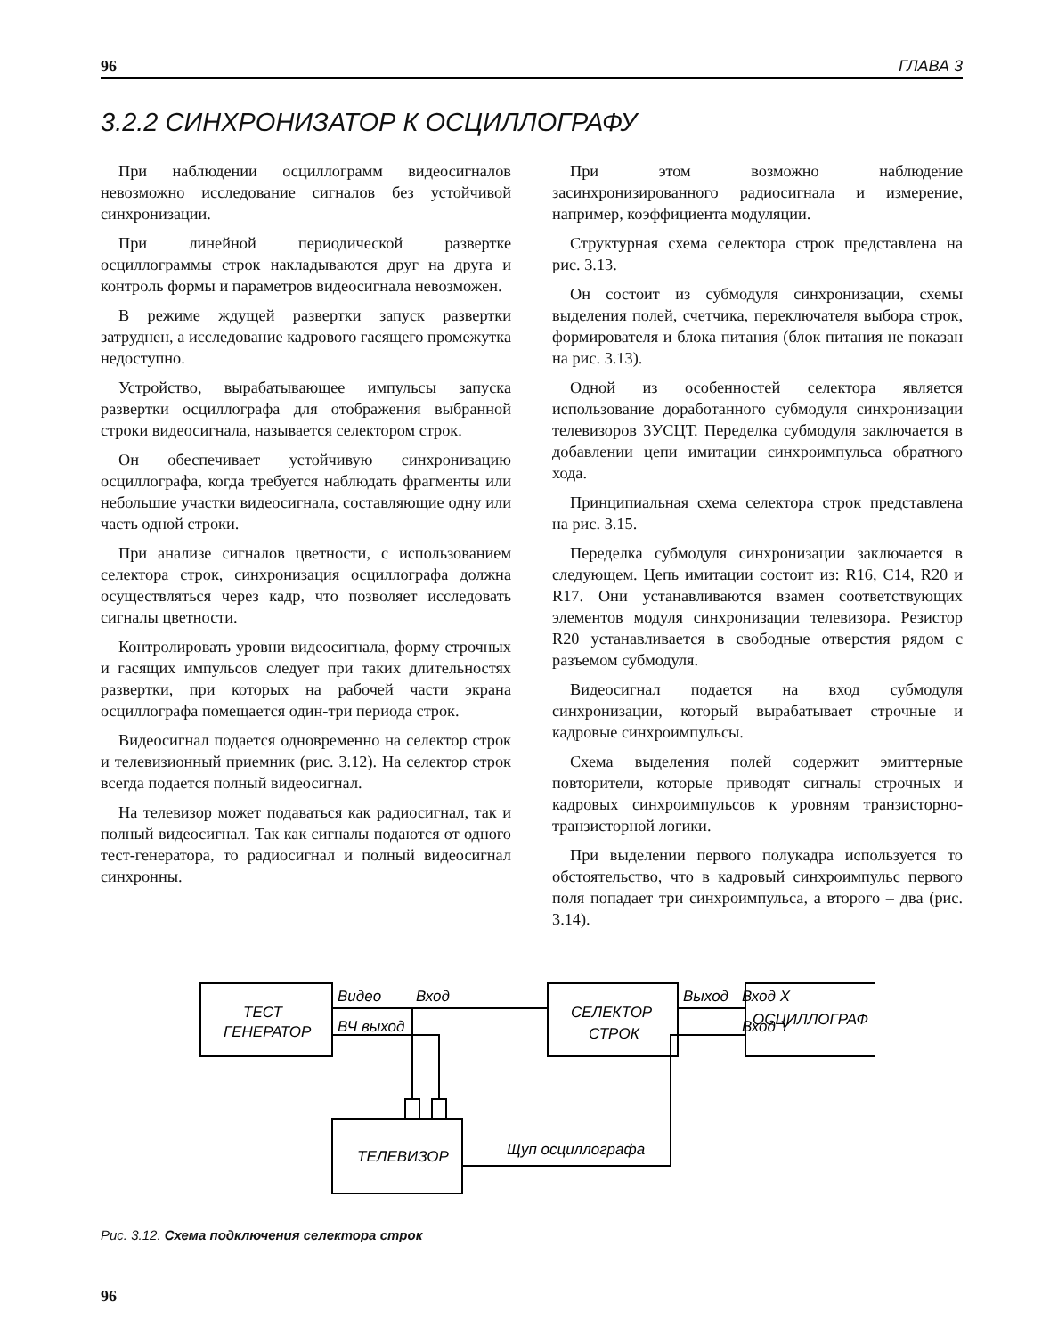96 ГЛАВА 3
3.2.2 СИНХРОНИЗАТОР К ОСЦИЛЛОГРАФУ
При наблюдении осциллограмм видеосигналов невозможно исследование сигналов без устойчивой синхронизации.
При линейной периодической развертке осциллограммы строк накладываются друг на друга и контроль формы и параметров видеосигнала невозможен.
В режиме ждущей развертки запуск развертки затруднен, а исследование кадрового гасящего промежутка недоступно.
Устройство, вырабатывающее импульсы запуска развертки осциллографа для отображения выбранной строки видеосигнала, называется селектором строк.
Он обеспечивает устойчивую синхронизацию осциллографа, когда требуется наблюдать фрагменты или небольшие участки видеосигнала, составляющие одну или часть одной строки.
При анализе сигналов цветности, с использованием селектора строк, синхронизация осциллографа должна осуществляться через кадр, что позволяет исследовать сигналы цветности.
Контролировать уровни видеосигнала, форму строчных и гасящих импульсов следует при таких длительностях развертки, при которых на рабочей части экрана осциллографа помещается один-три периода строк.
Видеосигнал подается одновременно на селектор строк и телевизионный приемник (рис. 3.12). На селектор строк всегда подается полный видеосигнал.
На телевизор может подаваться как радиосигнал, так и полный видеосигнал. Так как сигналы подаются от одного тест-генератора, то радиосигнал и полный видеосигнал синхронны.
При этом возможно наблюдение засинхронизированного радиосигнала и измерение, например, коэффициента модуляции.
Структурная схема селектора строк представлена на рис. 3.13.
Он состоит из субмодуля синхронизации, схемы выделения полей, счетчика, переключателя выбора строк, формирователя и блока питания (блок питания не показан на рис. 3.13).
Одной из особенностей селектора является использование доработанного субмодуля синхронизации телевизоров 3УСЦТ. Переделка субмодуля заключается в добавлении цепи имитации синхроимпульса обратного хода.
Принципиальная схема селектора строк представлена на рис. 3.15.
Переделка субмодуля синхронизации заключается в следующем. Цепь имитации состоит из: R16, C14, R20 и R17. Они устанавливаются взамен соответствующих элементов модуля синхронизации телевизора. Резистор R20 устанавливается в свободные отверстия рядом с разъемом субмодуля.
Видеосигнал подается на вход субмодуля синхронизации, который вырабатывает строчные и кадровые синхроимпульсы.
Схема выделения полей содержит эмиттерные повторители, которые приводят сигналы строчных и кадровых синхроимпульсов к уровням транзисторно-транзисторной логики.
При выделении первого полукадра используется то обстоятельство, что в кадровый синхроимпульс первого поля попадает три синхроимпульса, а второго – два (рис. 3.14).
ТЕСТ
ГЕНЕРАТОР
СЕЛЕКТОР
СТРОК
ОСЦИЛЛОГРАФ
ТЕЛЕВИЗОР
Видео
Вход
ВЧ выход
Выход
Вход X
Вход Y
Щуп осциллографа
Рис. 3.12. Схема подключения селектора строк
96